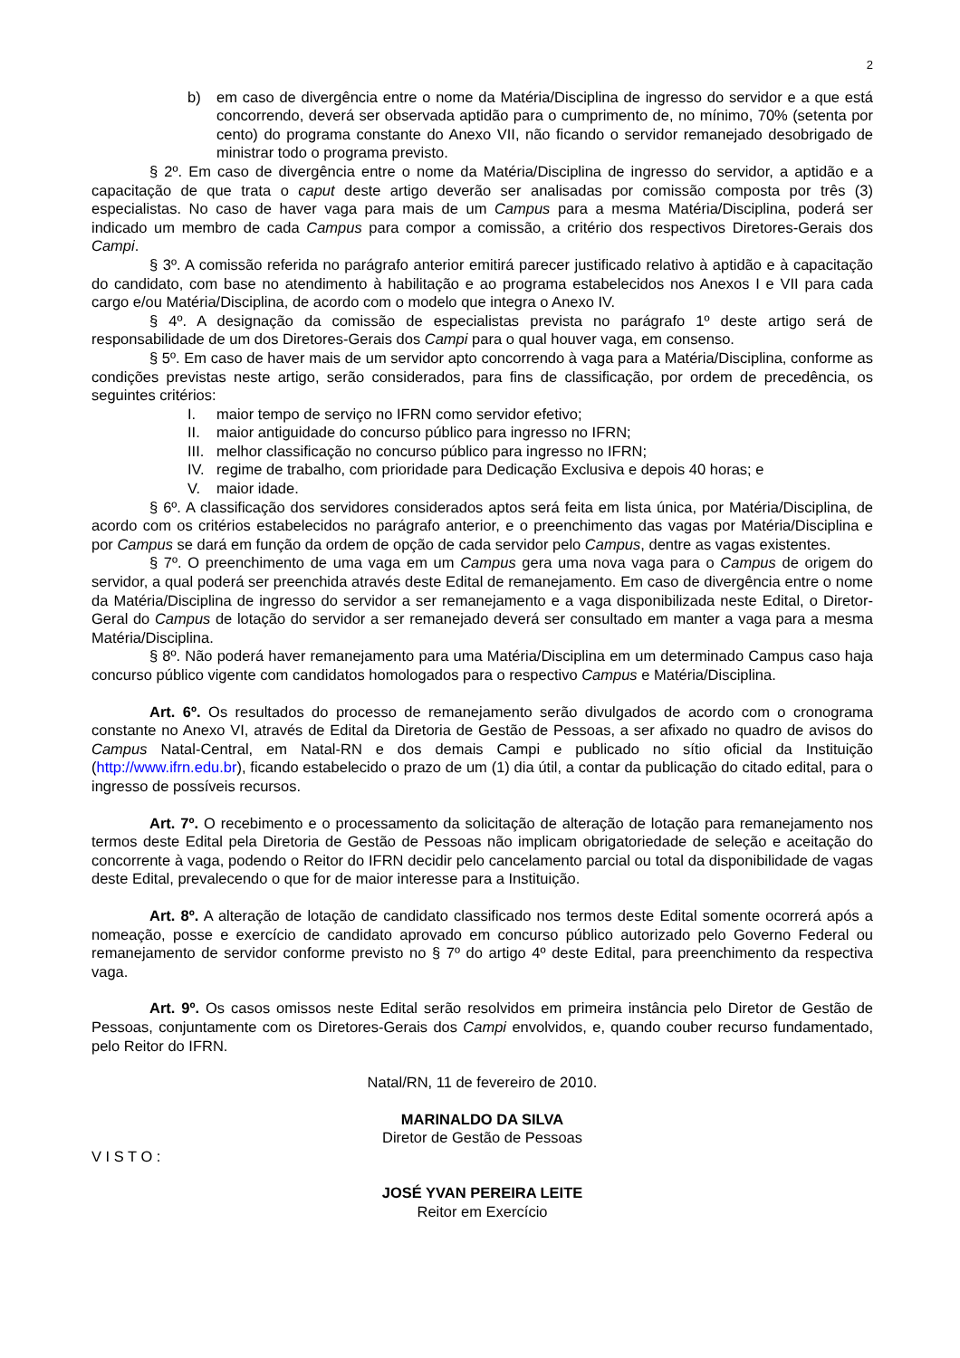2
b) em caso de divergência entre o nome da Matéria/Disciplina de ingresso do servidor e a que está concorrendo, deverá ser observada aptidão para o cumprimento de, no mínimo, 70% (setenta por cento) do programa constante do Anexo VII, não ficando o servidor remanejado desobrigado de ministrar todo o programa previsto.
§ 2º. Em caso de divergência entre o nome da Matéria/Disciplina de ingresso do servidor, a aptidão e a capacitação de que trata o caput deste artigo deverão ser analisadas por comissão composta por três (3) especialistas. No caso de haver vaga para mais de um Campus para a mesma Matéria/Disciplina, poderá ser indicado um membro de cada Campus para compor a comissão, a critério dos respectivos Diretores-Gerais dos Campi.
§ 3º. A comissão referida no parágrafo anterior emitirá parecer justificado relativo à aptidão e à capacitação do candidato, com base no atendimento à habilitação e ao programa estabelecidos nos Anexos I e VII para cada cargo e/ou Matéria/Disciplina, de acordo com o modelo que integra o Anexo IV.
§ 4º. A designação da comissão de especialistas prevista no parágrafo 1º deste artigo será de responsabilidade de um dos Diretores-Gerais dos Campi para o qual houver vaga, em consenso.
§ 5º. Em caso de haver mais de um servidor apto concorrendo à vaga para a Matéria/Disciplina, conforme as condições previstas neste artigo, serão considerados, para fins de classificação, por ordem de precedência, os seguintes critérios:
I. maior tempo de serviço no IFRN como servidor efetivo;
II. maior antiguidade do concurso público para ingresso no IFRN;
III. melhor classificação no concurso público para ingresso no IFRN;
IV. regime de trabalho, com prioridade para Dedicação Exclusiva e depois 40 horas; e
V. maior idade.
§ 6º. A classificação dos servidores considerados aptos será feita em lista única, por Matéria/Disciplina, de acordo com os critérios estabelecidos no parágrafo anterior, e o preenchimento das vagas por Matéria/Disciplina e por Campus se dará em função da ordem de opção de cada servidor pelo Campus, dentre as vagas existentes.
§ 7º. O preenchimento de uma vaga em um Campus gera uma nova vaga para o Campus de origem do servidor, a qual poderá ser preenchida através deste Edital de remanejamento. Em caso de divergência entre o nome da Matéria/Disciplina de ingresso do servidor a ser remanejamento e a vaga disponibilizada neste Edital, o Diretor-Geral do Campus de lotação do servidor a ser remanejado deverá ser consultado em manter a vaga para a mesma Matéria/Disciplina.
§ 8º. Não poderá haver remanejamento para uma Matéria/Disciplina em um determinado Campus caso haja concurso público vigente com candidatos homologados para o respectivo Campus e Matéria/Disciplina.
Art. 6º. Os resultados do processo de remanejamento serão divulgados de acordo com o cronograma constante no Anexo VI, através de Edital da Diretoria de Gestão de Pessoas, a ser afixado no quadro de avisos do Campus Natal-Central, em Natal-RN e dos demais Campi e publicado no sítio oficial da Instituição (http://www.ifrn.edu.br), ficando estabelecido o prazo de um (1) dia útil, a contar da publicação do citado edital, para o ingresso de possíveis recursos.
Art. 7º. O recebimento e o processamento da solicitação de alteração de lotação para remanejamento nos termos deste Edital pela Diretoria de Gestão de Pessoas não implicam obrigatoriedade de seleção e aceitação do concorrente à vaga, podendo o Reitor do IFRN decidir pelo cancelamento parcial ou total da disponibilidade de vagas deste Edital, prevalecendo o que for de maior interesse para a Instituição.
Art. 8º. A alteração de lotação de candidato classificado nos termos deste Edital somente ocorrerá após a nomeação, posse e exercício de candidato aprovado em concurso público autorizado pelo Governo Federal ou remanejamento de servidor conforme previsto no § 7º do artigo 4º deste Edital, para preenchimento da respectiva vaga.
Art. 9º. Os casos omissos neste Edital serão resolvidos em primeira instância pelo Diretor de Gestão de Pessoas, conjuntamente com os Diretores-Gerais dos Campi envolvidos, e, quando couber recurso fundamentado, pelo Reitor do IFRN.
Natal/RN, 11 de fevereiro de 2010.
MARINALDO DA SILVA
Diretor de Gestão de Pessoas
V I S T O :
JOSÉ YVAN PEREIRA LEITE
Reitor em Exercício